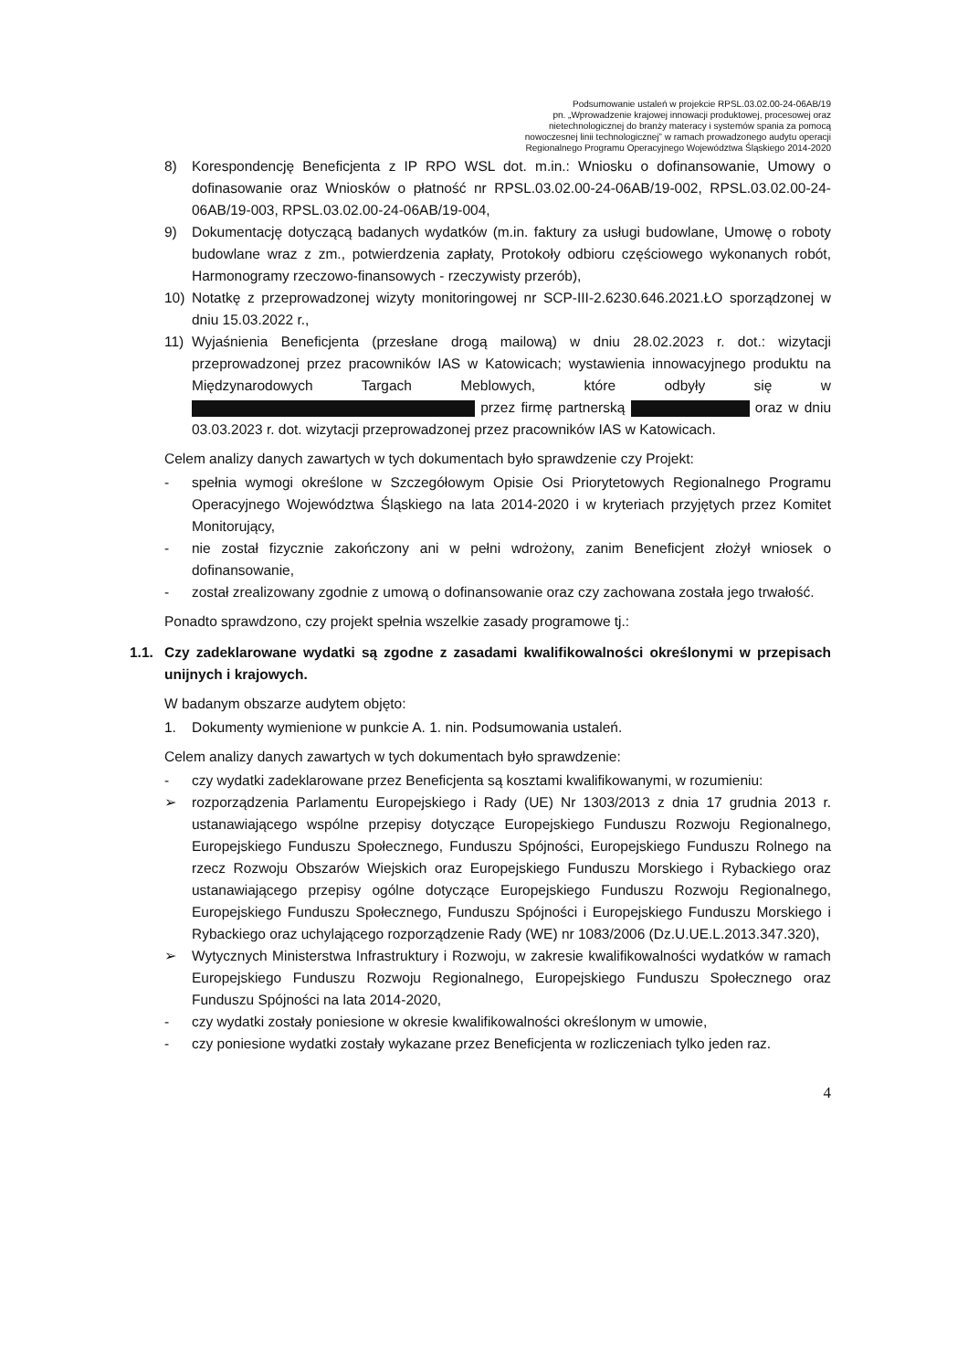Podsumowanie ustaleń w projekcie RPSL.03.02.00-24-06AB/19
pn. „Wprowadzenie krajowej innowacji produktowej, procesowej oraz
nietechnologicznej do branży materacy i systemów spania za pomocą
nowoczesnej linii technologicznej” w ramach prowadzonego audytu operacji
Regionalnego Programu Operacyjnego Województwa Śląskiego 2014-2020
8) Korespondencję Beneficjenta z IP RPO WSL dot. m.in.: Wniosku o dofinansowanie, Umowy o dofinasowanie oraz Wniosków o płatność nr RPSL.03.02.00-24-06AB/19-002, RPSL.03.02.00-24-06AB/19-003, RPSL.03.02.00-24-06AB/19-004,
9) Dokumentację dotyczącą badanych wydatków (m.in. faktury za usługi budowlane, Umowę o roboty budowlane wraz z zm., potwierdzenia zapłaty, Protokoły odbioru częściowego wykonanych robót, Harmonogramy rzeczowo-finansowych - rzeczywisty przerób),
10) Notatkę z przeprowadzonej wizyty monitoringowej nr SCP-III-2.6230.646.2021.ŁO sporządzonej w dniu 15.03.2022 r.,
11) Wyjaśnienia Beneficjenta (przesłane drogą mailową) w dniu 28.02.2023 r. dot.: wizytacji przeprowadzonej przez pracowników IAS w Katowicach; wystawienia innowacyjnego produktu na Międzynarodowych Targach Meblowych, które odbyły się w przez firmę partnerską oraz w dniu 03.03.2023 r. dot. wizytacji przeprowadzonej przez pracowników IAS w Katowicach.
Celem analizy danych zawartych w tych dokumentach było sprawdzenie czy Projekt:
- spełnia wymogi określone w Szczegółowym Opisie Osi Priorytetowych Regionalnego Programu Operacyjnego Województwa Śląskiego na lata 2014-2020 i w kryteriach przyjętych przez Komitet Monitorujący,
- nie został fizycznie zakończony ani w pełni wdrożony, zanim Beneficjent złożył wniosek o dofinansowanie,
- został zrealizowany zgodnie z umową o dofinansowanie oraz czy zachowana została jego trwałość.
Ponadto sprawdzono, czy projekt spełnia wszelkie zasady programowe tj.:
1.1. Czy zadeklarowane wydatki są zgodne z zasadami kwalifikowalności określonymi w przepisach unijnych i krajowych.
W badanym obszarze audytem objęto:
1. Dokumenty wymienione w punkcie A. 1. nin. Podsumowania ustaleń.
Celem analizy danych zawartych w tych dokumentach było sprawdzenie:
- czy wydatki zadeklarowane przez Beneficjenta są kosztami kwalifikowanymi, w rozumieniu:
➢ rozporządzenia Parlamentu Europejskiego i Rady (UE) Nr 1303/2013 z dnia 17 grudnia 2013 r. ustanawiającego wspólne przepisy dotyczące Europejskiego Funduszu Rozwoju Regionalnego, Europejskiego Funduszu Społecznego, Funduszu Spójności, Europejskiego Funduszu Rolnego na rzecz Rozwoju Obszarów Wiejskich oraz Europejskiego Funduszu Morskiego i Rybackiego oraz ustanawiającego przepisy ogólne dotyczące Europejskiego Funduszu Rozwoju Regionalnego, Europejskiego Funduszu Społecznego, Funduszu Spójności i Europejskiego Funduszu Morskiego i Rybackiego oraz uchylającego rozporządzenie Rady (WE) nr 1083/2006 (Dz.U.UE.L.2013.347.320),
➢ Wytycznych Ministerstwa Infrastruktury i Rozwoju, w zakresie kwalifikowalności wydatków w ramach Europejskiego Funduszu Rozwoju Regionalnego, Europejskiego Funduszu Społecznego oraz Funduszu Spójności na lata 2014-2020,
- czy wydatki zostały poniesione w okresie kwalifikowalności określonym w umowie,
- czy poniesione wydatki zostały wykazane przez Beneficjenta w rozliczeniach tylko jeden raz.
4